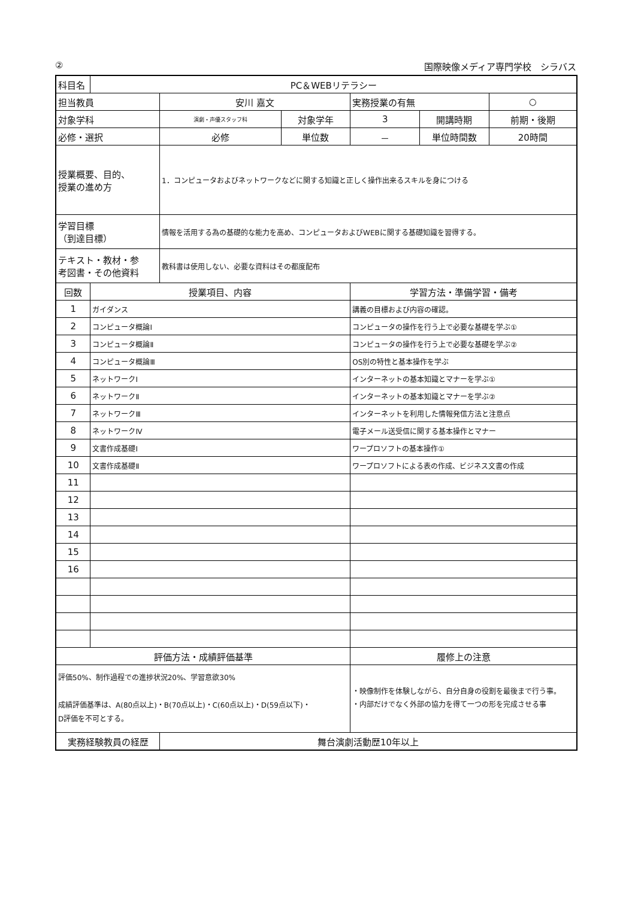② 国際映像メディア専門学校　シラバス
| 科目名 | PC＆WEBリテラシー | | | | | |
| 担当教員 | | 安川 嘉文 | | 実務授業の有無 | | ○ |
| 対象学科 | | 演劇・声優スタッフ科 | 対象学年 | 3 | 開講時期 | 前期・後期 |
| 必修・選択 | | 必修 | 単位数 | － | 単位時間数 | 20時間 |
| 授業概要、目的、 授業の進め方 | | 1．コンピュータおよびネットワークなどに関する知識と正しく操作出来るスキルを身につける | | | | |
| 学習目標 （到達目標） | | 情報を活用する為の基礎的な能力を高め、コンピュータおよびWEBに関する基礎知識を習得する。 | | | | |
| テキスト・教材・参 考図書・その他資料 | | 教科書は使用しない、必要な資料はその都度配布 | | | | |
| 回数 | 授業項目、内容 | | | 学習方法・準備学習・備考 | | |
| 1 | ガイダンス | | | 講義の目標および内容の確認。 | | |
| 2 | コンピュータ概論Ⅰ | | | コンピュータの操作を行う上で必要な基礎を学ぶ① | | |
| 3 | コンピュータ概論Ⅱ | | | コンピュータの操作を行う上で必要な基礎を学ぶ② | | |
| 4 | コンピュータ概論Ⅲ | | | OS別の特性と基本操作を学ぶ | | |
| 5 | ネットワークⅠ | | | インターネットの基本知識とマナーを学ぶ① | | |
| 6 | ネットワークⅡ | | | インターネットの基本知識とマナーを学ぶ② | | |
| 7 | ネットワークⅢ | | | インターネットを利用した情報発信方法と注意点 | | |
| 8 | ネットワークⅣ | | | 電子メール送受信に関する基本操作とマナー | | |
| 9 | 文書作成基礎Ⅰ | | | ワープロソフトの基本操作① | | |
| 10 | 文書作成基礎Ⅱ | | | ワープロソフトによる表の作成、ビジネス文書の作成 | | |
| 11 | | | | | | |
| 12 | | | | | | |
| 13 | | | | | | |
| 14 | | | | | | |
| 15 | | | | | | |
| 16 | | | | | | |
| 評価方法・成績評価基準 | | | | 履修上の注意 | | |
| 評価50%、制作過程での進捗状況20%、学習意欲30% 成績評価基準は、A(80点以上)・B(70点以上)・C(60点以上)・D(59点以下)・ D評価を不可とする。 | | | | ・映像制作を体験しながら、自分自身の役割を最後まで行う事。 ・内部だけでなく外部の協力を得て一つの形を完成させる事 | | |
| 実務経験教員の経歴 | | 舞台演劇活動歴10年以上 | | | | |